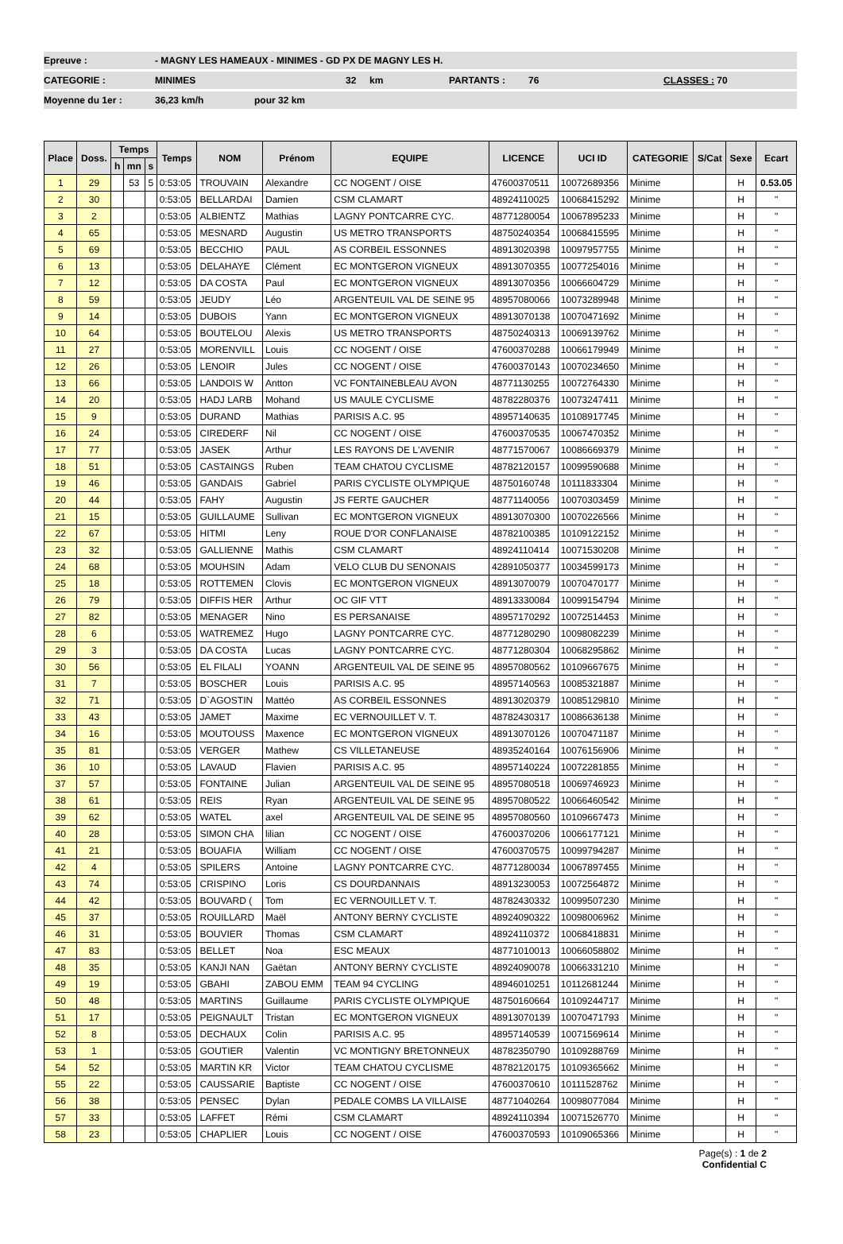Epreuve : - MAGNY LES HAMEAUX - MINIMES - GD PX DE MAGNY LES H.
CATEGORIE : MINIMES 32 km PARTANTS : 76 CLASSES : 70
Moyenne du 1er : 36,23 km/h pour 32 km
| Place | Doss. | Temps | | | Temps | NOM | Prénom | EQUIPE | LICENCE | UCI ID | CATEGORIE | S/Cat | Sexe | Ecart |
| --- | --- | --- | --- | --- | --- | --- | --- | --- | --- | --- | --- | --- | --- | --- |
| | | h | mn | s | | | | | | | | | | |
| 1 | 29 | | 53 | 5 | 0:53:05 | TROUVAIN | Alexandre | CC NOGENT / OISE | 47600370511 | 10072689356 | Minime | | H | 0.53.05 |
| 2 | 30 | | | | 0:53:05 | BELLARDAI | Damien | CSM CLAMART | 48924110025 | 10068415292 | Minime | | H | " |
| 3 | 2 | | | | 0:53:05 | ALBIENTZ | Mathias | LAGNY PONTCARRE CYC. | 48771280054 | 10067895233 | Minime | | H | " |
| 4 | 65 | | | | 0:53:05 | MESNARD | Augustin | US METRO TRANSPORTS | 48750240354 | 10068415595 | Minime | | H | " |
| 5 | 69 | | | | 0:53:05 | BECCHIO | PAUL | AS CORBEIL ESSONNES | 48913020398 | 10097957755 | Minime | | H | " |
| 6 | 13 | | | | 0:53:05 | DELAHAYE | Clément | EC MONTGERON VIGNEUX | 48913070355 | 10077254016 | Minime | | H | " |
| 7 | 12 | | | | 0:53:05 | DA COSTA | Paul | EC MONTGERON VIGNEUX | 48913070356 | 10066604729 | Minime | | H | " |
| 8 | 59 | | | | 0:53:05 | JEUDY | Léo | ARGENTEUIL VAL DE SEINE 95 | 48957080066 | 10073289948 | Minime | | H | " |
| 9 | 14 | | | | 0:53:05 | DUBOIS | Yann | EC MONTGERON VIGNEUX | 48913070138 | 10070471692 | Minime | | H | " |
| 10 | 64 | | | | 0:53:05 | BOUTELOU | Alexis | US METRO TRANSPORTS | 48750240313 | 10069139762 | Minime | | H | " |
| 11 | 27 | | | | 0:53:05 | MORENVILL | Louis | CC NOGENT / OISE | 47600370288 | 10066179949 | Minime | | H | " |
| 12 | 26 | | | | 0:53:05 | LENOIR | Jules | CC NOGENT / OISE | 47600370143 | 10070234650 | Minime | | H | " |
| 13 | 66 | | | | 0:53:05 | LANDOIS W | Antton | VC FONTAINEBLEAU AVON | 48771130255 | 10072764330 | Minime | | H | " |
| 14 | 20 | | | | 0:53:05 | HADJ LARB | Mohand | US MAULE CYCLISME | 48782280376 | 10073247411 | Minime | | H | " |
| 15 | 9 | | | | 0:53:05 | DURAND | Mathias | PARISIS A.C. 95 | 48957140635 | 10108917745 | Minime | | H | " |
| 16 | 24 | | | | 0:53:05 | CIREDERF | Nil | CC NOGENT / OISE | 47600370535 | 10067470352 | Minime | | H | " |
| 17 | 77 | | | | 0:53:05 | JASEK | Arthur | LES RAYONS DE L'AVENIR | 48771570067 | 10086669379 | Minime | | H | " |
| 18 | 51 | | | | 0:53:05 | CASTAINGS | Ruben | TEAM CHATOU CYCLISME | 48782120157 | 10099590688 | Minime | | H | " |
| 19 | 46 | | | | 0:53:05 | GANDAIS | Gabriel | PARIS CYCLISTE OLYMPIQUE | 48750160748 | 10111833304 | Minime | | H | " |
| 20 | 44 | | | | 0:53:05 | FAHY | Augustin | JS FERTE GAUCHER | 48771140056 | 10070303459 | Minime | | H | " |
| 21 | 15 | | | | 0:53:05 | GUILLAUME | Sullivan | EC MONTGERON VIGNEUX | 48913070300 | 10070226566 | Minime | | H | " |
| 22 | 67 | | | | 0:53:05 | HITMI | Leny | ROUE D'OR CONFLANAISE | 48782100385 | 10109122152 | Minime | | H | " |
| 23 | 32 | | | | 0:53:05 | GALLIENNE | Mathis | CSM CLAMART | 48924110414 | 10071530208 | Minime | | H | " |
| 24 | 68 | | | | 0:53:05 | MOUHSIN | Adam | VELO CLUB DU SENONAIS | 42891050377 | 10034599173 | Minime | | H | " |
| 25 | 18 | | | | 0:53:05 | ROTTEMEN | Clovis | EC MONTGERON VIGNEUX | 48913070079 | 10070470177 | Minime | | H | " |
| 26 | 79 | | | | 0:53:05 | DIFFIS HER | Arthur | OC GIF VTT | 48913330084 | 10099154794 | Minime | | H | " |
| 27 | 82 | | | | 0:53:05 | MENAGER | Nino | ES PERSANAISE | 48957170292 | 10072514453 | Minime | | H | " |
| 28 | 6 | | | | 0:53:05 | WATREMEZ | Hugo | LAGNY PONTCARRE CYC. | 48771280290 | 10098082239 | Minime | | H | " |
| 29 | 3 | | | | 0:53:05 | DA COSTA | Lucas | LAGNY PONTCARRE CYC. | 48771280304 | 10068295862 | Minime | | H | " |
| 30 | 56 | | | | 0:53:05 | EL FILALI | YOANN | ARGENTEUIL VAL DE SEINE 95 | 48957080562 | 10109667675 | Minime | | H | " |
| 31 | 7 | | | | 0:53:05 | BOSCHER | Louis | PARISIS A.C. 95 | 48957140563 | 10085321887 | Minime | | H | " |
| 32 | 71 | | | | 0:53:05 | D`AGOSTIN | Mattéo | AS CORBEIL ESSONNES | 48913020379 | 10085129810 | Minime | | H | " |
| 33 | 43 | | | | 0:53:05 | JAMET | Maxime | EC VERNOUILLET V. T. | 48782430317 | 10086636138 | Minime | | H | " |
| 34 | 16 | | | | 0:53:05 | MOUTOUSS | Maxence | EC MONTGERON VIGNEUX | 48913070126 | 10070471187 | Minime | | H | " |
| 35 | 81 | | | | 0:53:05 | VERGER | Mathew | CS VILLETANEUSE | 48935240164 | 10076156906 | Minime | | H | " |
| 36 | 10 | | | | 0:53:05 | LAVAUD | Flavien | PARISIS A.C. 95 | 48957140224 | 10072281855 | Minime | | H | " |
| 37 | 57 | | | | 0:53:05 | FONTAINE | Julian | ARGENTEUIL VAL DE SEINE 95 | 48957080518 | 10069746923 | Minime | | H | " |
| 38 | 61 | | | | 0:53:05 | REIS | Ryan | ARGENTEUIL VAL DE SEINE 95 | 48957080522 | 10066460542 | Minime | | H | " |
| 39 | 62 | | | | 0:53:05 | WATEL | axel | ARGENTEUIL VAL DE SEINE 95 | 48957080560 | 10109667473 | Minime | | H | " |
| 40 | 28 | | | | 0:53:05 | SIMON CHA | lilian | CC NOGENT / OISE | 47600370206 | 10066177121 | Minime | | H | " |
| 41 | 21 | | | | 0:53:05 | BOUAFIA | William | CC NOGENT / OISE | 47600370575 | 10099794287 | Minime | | H | " |
| 42 | 4 | | | | 0:53:05 | SPILERS | Antoine | LAGNY PONTCARRE CYC. | 48771280034 | 10067897455 | Minime | | H | " |
| 43 | 74 | | | | 0:53:05 | CRISPINO | Loris | CS DOURDANNAIS | 48913230053 | 10072564872 | Minime | | H | " |
| 44 | 42 | | | | 0:53:05 | BOUVARD ( | Tom | EC VERNOUILLET V. T. | 48782430332 | 10099507230 | Minime | | H | " |
| 45 | 37 | | | | 0:53:05 | ROUILLARD | Maël | ANTONY BERNY CYCLISTE | 48924090322 | 10098006962 | Minime | | H | " |
| 46 | 31 | | | | 0:53:05 | BOUVIER | Thomas | CSM CLAMART | 48924110372 | 10068418831 | Minime | | H | " |
| 47 | 83 | | | | 0:53:05 | BELLET | Noa | ESC MEAUX | 48771010013 | 10066058802 | Minime | | H | " |
| 48 | 35 | | | | 0:53:05 | KANJI NAN | Gaëtan | ANTONY BERNY CYCLISTE | 48924090078 | 10066331210 | Minime | | H | " |
| 49 | 19 | | | | 0:53:05 | GBAHI | ZABOU EMM | TEAM 94 CYCLING | 48946010251 | 10112681244 | Minime | | H | " |
| 50 | 48 | | | | 0:53:05 | MARTINS | Guillaume | PARIS CYCLISTE OLYMPIQUE | 48750160664 | 10109244717 | Minime | | H | " |
| 51 | 17 | | | | 0:53:05 | PEIGNAULT | Tristan | EC MONTGERON VIGNEUX | 48913070139 | 10070471793 | Minime | | H | " |
| 52 | 8 | | | | 0:53:05 | DECHAUX | Colin | PARISIS A.C. 95 | 48957140539 | 10071569614 | Minime | | H | " |
| 53 | 1 | | | | 0:53:05 | GOUTIER | Valentin | VC MONTIGNY BRETONNEUX | 48782350790 | 10109288769 | Minime | | H | " |
| 54 | 52 | | | | 0:53:05 | MARTIN KR | Victor | TEAM CHATOU CYCLISME | 48782120175 | 10109365662 | Minime | | H | " |
| 55 | 22 | | | | 0:53:05 | CAUSSARIE | Baptiste | CC NOGENT / OISE | 47600370610 | 10111528762 | Minime | | H | " |
| 56 | 38 | | | | 0:53:05 | PENSEC | Dylan | PEDALE COMBS LA VILLAISE | 48771040264 | 10098077084 | Minime | | H | " |
| 57 | 33 | | | | 0:53:05 | LAFFET | Rémi | CSM CLAMART | 48924110394 | 10071526770 | Minime | | H | " |
| 58 | 23 | | | | 0:53:05 | CHAPLIER | Louis | CC NOGENT / OISE | 47600370593 | 10109065366 | Minime | | H | " |
Page(s) : 1 de 2
Confidential C